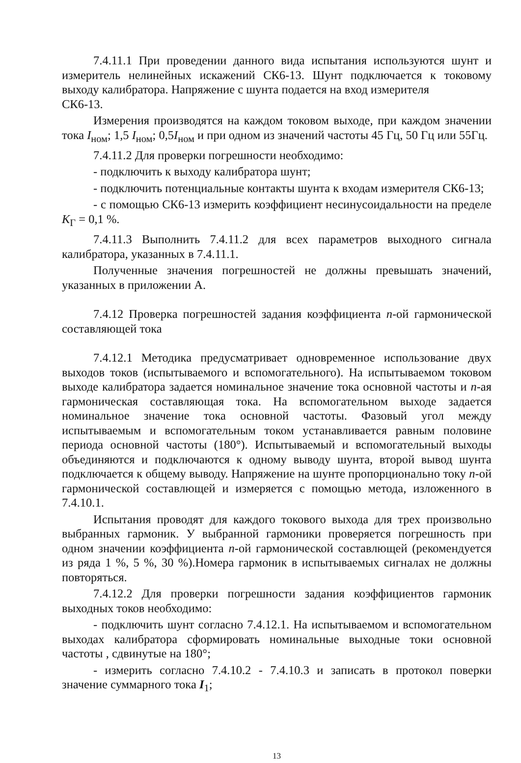7.4.11.1 При проведении данного вида испытания используются шунт и измеритель нелинейных искажений СК6-13. Шунт подключается к токовому выходу калибратора. Напряжение с шунта подается на вход измерителя
СК6-13.
Измерения производятся на каждом токовом выходе, при каждом значении тока I<sub>ном</sub>; 1,5 I<sub>ном</sub>; 0,5I<sub>ном</sub> и при одном из значений частоты 45 Гц, 50 Гц или 55Гц.
7.4.11.2 Для проверки погрешности необходимо:
- подключить к выходу калибратора шунт;
- подключить потенциальные контакты шунта к входам измерителя СК6-13;
- с помощью СК6-13 измерить коэффициент несинусоидальности на пределе К<sub>Г</sub> = 0,1 %.
7.4.11.3 Выполнить 7.4.11.2 для всех параметров выходного сигнала калибратора, указанных в 7.4.11.1.
Полученные значения погрешностей не должны превышать значений, указанных в приложении А.
7.4.12 Проверка погрешностей задания коэффициента n-ой гармонической составляющей тока
7.4.12.1 Методика предусматривает одновременное использование двух выходов токов (испытываемого и вспомогательного). На испытываемом токовом выходе калибратора задается номинальное значение тока основной частоты и n-ая гармоническая составляющая тока. На вспомогательном выходе задается номинальное значение тока основной частоты. Фазовый угол между испытываемым и вспомогательным током устанавливается равным половине периода основной частоты (180°). Испытываемый и вспомогательный выходы объединяются и подключаются к одному выводу шунта, второй вывод шунта подключается к общему выводу. Напряжение на шунте пропорционально току n-ой гармонической составлющей и измеряется с помощью метода, изложенного в 7.4.10.1.
Испытания проводят для каждого токового выхода для трех произвольно выбранных гармоник. У выбранной гармоники проверяется погрешность при одном значении коэффициента n-ой гармонической составлющей (рекомендуется из ряда 1 %, 5 %, 30 %).Номера гармоник в испытываемых сигналах не должны повторяться.
7.4.12.2 Для проверки погрешности задания коэффициентов гармоник выходных токов необходимо:
- подключить шунт согласно 7.4.12.1. На испытываемом и вспомогательном выходах калибратора сформировать номинальные выходные токи основной частоты , сдвинутые на 180°;
- измерить согласно 7.4.10.2 - 7.4.10.3 и записать в протокол поверки значение суммарного тока I<sub>1</sub>;
13